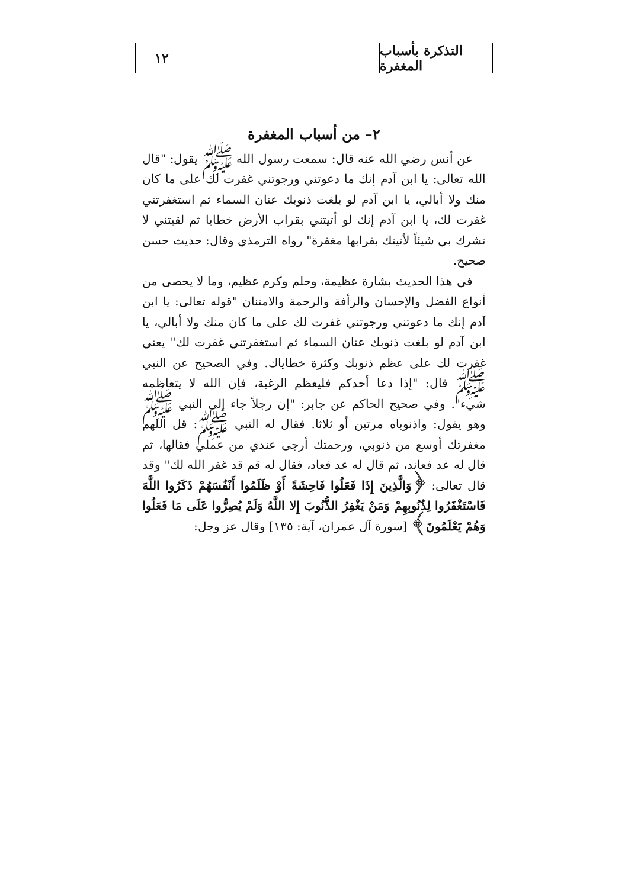التذكرة بأسباب المغفرة
١٢
٢– من أسباب المغفرة
عن أنس رضي الله عنه قال: سمعت رسول الله ﷺ يقول: "قال الله تعالى: يا ابن آدم إنك ما دعوتني ورجوتني غفرت لك على ما كان منك ولا أبالي، يا ابن آدم لو بلغت ذنوبك عنان السماء ثم استغفرتني غفرت لك، يا ابن آدم إنك لو أتيتني بقراب الأرض خطايا ثم لقيتني لا تشرك بي شيئاً لأتيتك بقرابها مغفرة" رواه الترمذي وقال: حديث حسن صحيح.
في هذا الحديث بشارة عظيمة، وحلم وكرم عظيم، وما لا يحصى من أنواع الفضل والإحسان والرأفة والرحمة والامتنان "قوله تعالى: يا ابن آدم إنك ما دعوتني ورجوتني غفرت لك على ما كان منك ولا أبالي، يا ابن آدم لو بلغت ذنوبك عنان السماء ثم استغفرتني غفرت لك" يعني غفرت لك على عظم ذنوبك وكثرة خطاياك. وفي الصحيح عن النبي ﷺ قال: "إذا دعا أحدكم فليعظم الرغبة، فإن الله لا يتعاظمه شيء". وفي صحيح الحاكم عن جابر: "إن رجلاً جاء إلى النبي ﷺ وهو يقول: واذنوباه مرتين أو ثلاثا. فقال له النبي ﷺ: قل اللهم مغفرتك أوسع من ذنوبي، ورحمتك أرجى عندي من عملي فقالها، ثم قال له عد فعاند، ثم قال له عد فعاد، فقال له قم قد غفر الله لك" وقد قال تعالى: ﴿وَالَّذِينَ إِذَا فَعَلُوا فَاحِشَةً أَوْ ظَلَمُوا أَنْفُسَهُمْ ذَكَرُوا اللَّهَ فَاسْتَغْفَرُوا لِذُنُوبِهِمْ وَمَنْ يَغْفِرُ الذُّنُوبَ إِلا اللَّهُ وَلَمْ يُصِرُّوا عَلَى مَا فَعَلُوا وَهُمْ يَعْلَمُونَ﴾ [سورة آل عمران، آية: ١٣٥] وقال عز وجل: